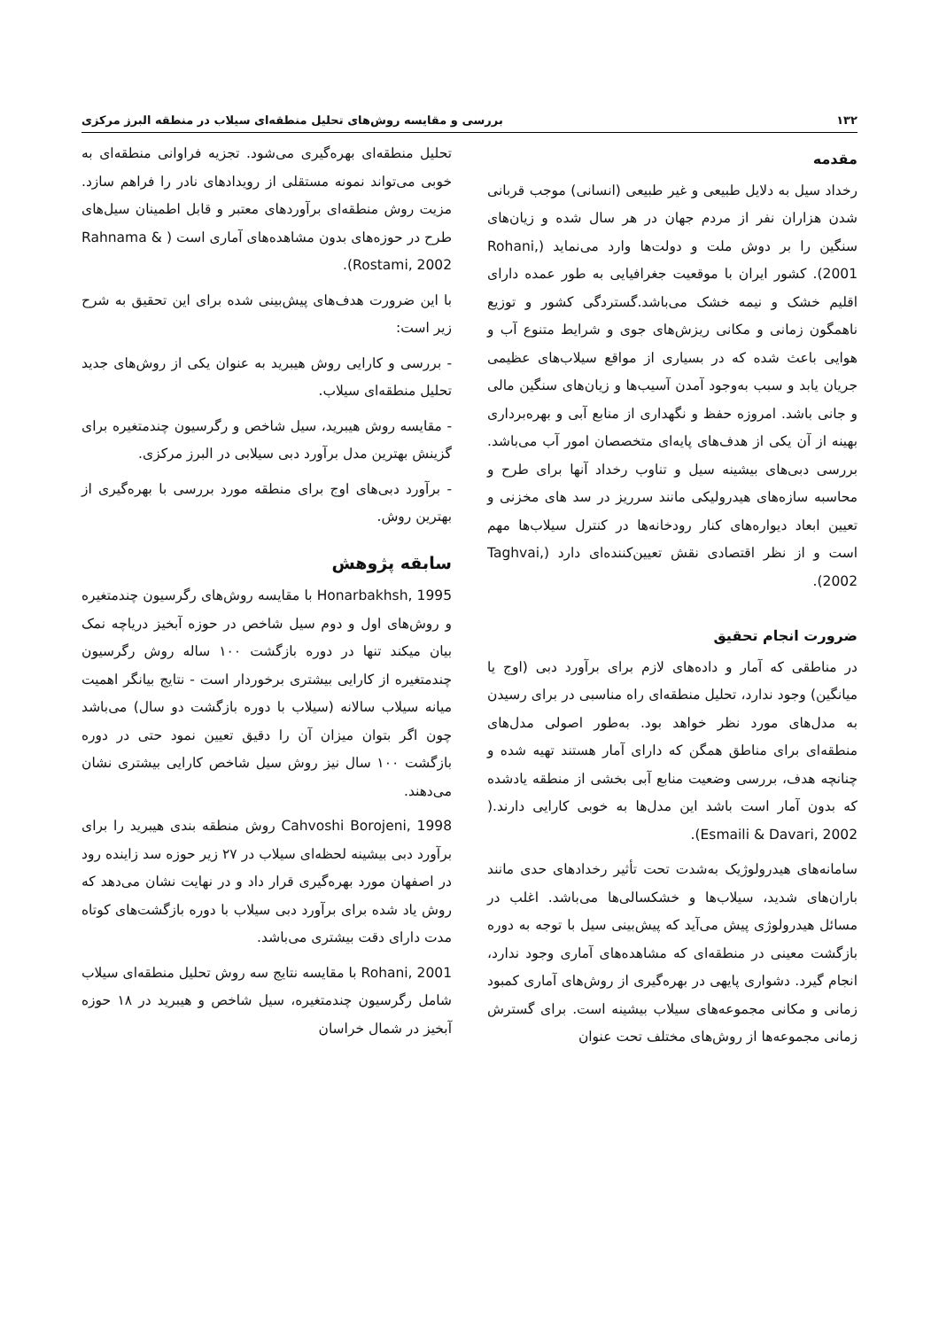۱۳۲ بررسی و مقایسه روش‌های تحلیل منطقه‌ای سیلاب در منطقه البرز مرکزی
مقدمه
رخداد سیل به دلایل طبیعی و غیر طبیعی (انسانی) موجب قربانی شدن هزاران نفر از مردم جهان در هر سال شده و زیان‌های سنگین را بر دوش ملت و دولت‌ها وارد می‌نماید (Rohani, 2001). کشور ایران با موقعیت جغرافیایی به طور عمده دارای اقلیم خشک و نیمه خشک می‌باشد.گستردگی کشور و توزیع ناهمگون زمانی و مکانی ریزش‌های جوی و شرایط متنوع آب و هوایی باعث شده که در بسیاری از مواقع سیلاب‌های عظیمی جریان یابد و سبب به‌وجود آمدن آسیب‌ها و زیان‌های سنگین مالی و جانی باشد. امروزه حفظ و نگهداری از منابع آبی و بهره‌برداری بهینه از آن یکی از هدف‌های پایه‌ای متخصصان امور آب می‌باشد. بررسی دبی‌های بیشینه سیل و تناوب رخداد آنها برای طرح و محاسبه سازه‌های هیدرولیکی مانند سرریز در سد های مخزنی و تعیین ابعاد دیواره‌های کنار رودخانه‌ها در کنترل سیلاب‌ها مهم است و از نظر اقتصادی نقش تعیین‌کننده‌ای دارد (Taghvai, 2002).
ضرورت انجام تحقیق
در مناطقی که آمار و داده‌های لازم برای برآورد دبی (اوج یا میانگین) وجود ندارد، تحلیل منطقه‌ای راه مناسبی در برای رسیدن به مدل‌های مورد نظر خواهد بود. به‌طور اصولی مدل‌های منطقه‌ای برای مناطق همگن که دارای آمار هستند تهیه شده و چنانچه هدف، بررسی وضعیت منابع آبی بخشی از منطقه یادشده که بدون آمار است باشد این مدل‌ها به خوبی کارایی دارند.( Esmaili & Davari, 2002).
سامانه‌های هیدرولوژیک به‌شدت تحت تأثیر رخدادهای حدی مانند باران‌های شدید، سیلاب‌ها و خشکسالی‌ها می‌باشد. اغلب در مسائل هیدرولوژی پیش می‌آید که پیش‌بینی سیل با توجه به دوره بازگشت معینی در منطقه‌ای که مشاهده‌های آماری وجود ندارد، انجام گیرد. دشواری پایهی در بهره‌گیری از روش‌های آماری کمبود زمانی و مکانی مجموعه‌های سیلاب بیشینه است. برای گسترش زمانی مجموعه‌ها از روش‌های مختلف تحت عنوان
تحلیل منطقه‌ای بهره‌گیری می‌شود. تجزیه فراوانی منطقه‌ای به خوبی می‌تواند نمونه مستقلی از رویدادهای نادر را فراهم سازد. مزیت روش منطقه‌ای برآوردهای معتبر و قابل اطمینان سیل‌های طرح در حوزه‌های بدون مشاهده‌های آماری است ( Rahnama & Rostami, 2002).
با این ضرورت هدف‌های پیش‌بینی شده برای این تحقیق به شرح زیر است:
- بررسی و کارایی روش هیبرید به عنوان یکی از روش‌های جدید تحلیل منطقه‌ای سیلاب.
- مقایسه روش هیبرید، سیل شاخص و رگرسیون چندمتغیره برای گزینش بهترین مدل برآورد دبی سیلابی در البرز مرکزی.
- برآورد دبی‌های اوج برای منطقه مورد بررسی با بهره‌گیری از بهترین روش.
سابقه پژوهش
Honarbakhsh, 1995 با مقایسه روش‌های رگرسیون چندمتغیره و روش‌های اول و دوم سیل شاخص در حوزه آبخیز دریاچه نمک بیان میکند تنها در دوره بازگشت ۱۰۰ ساله روش رگرسیون چندمتغیره از کارایی بیشتری برخوردار است - نتایج بیانگر اهمیت میانه سیلاب سالانه (سیلاب با دوره بازگشت دو سال) می‌باشد چون اگر بتوان میزان آن را دقیق تعیین نمود حتی در دوره بازگشت ۱۰۰ سال نیز روش سیل شاخص کارایی بیشتری نشان می‌دهند.
Cahvoshi Borojeni, 1998 روش منطقه بندی هیبرید را برای برآورد دبی بیشینه لحظه‌ای سیلاب در ۲۷ زیر حوزه سد زاینده رود در اصفهان مورد بهره‌گیری قرار داد و در نهایت نشان می‌دهد که روش یاد شده برای برآورد دبی سیلاب با دوره بازگشت‌های کوتاه مدت دارای دقت بیشتری می‌باشد.
Rohani, 2001 با مقایسه نتایج سه روش تحلیل منطقه‌ای سیلاب شامل رگرسیون چندمتغیره، سیل شاخص و هیبرید در ۱۸ حوزه آبخیز در شمال خراسان